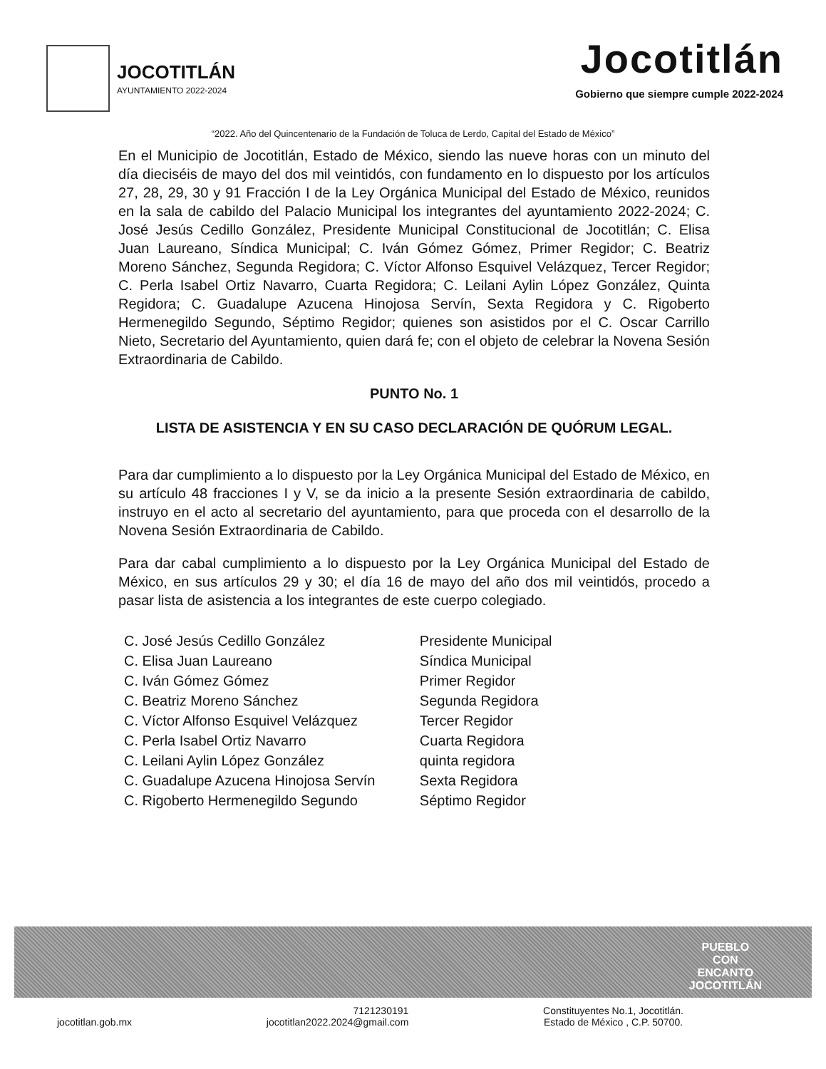JOCOTITLÁN
AYUNTAMIENTO 2022-2024
Jocotitlán
Gobierno que siempre cumple 2022-2024
“2022. Año del Quincentenario de la Fundación de Toluca de Lerdo, Capital del Estado de México”
En el Municipio de Jocotitlán, Estado de México, siendo las nueve horas con un minuto del día dieciséis de mayo del dos mil veintidós, con fundamento en lo dispuesto por los artículos 27, 28, 29, 30 y 91 Fracción I de la Ley Orgánica Municipal del Estado de México, reunidos en la sala de cabildo del Palacio Municipal los integrantes del ayuntamiento 2022-2024; C. José Jesús Cedillo González, Presidente Municipal Constitucional de Jocotitlán; C. Elisa Juan Laureano, Síndica Municipal; C. Iván Gómez Gómez, Primer Regidor; C. Beatriz Moreno Sánchez, Segunda Regidora; C. Víctor Alfonso Esquivel Velázquez, Tercer Regidor; C. Perla Isabel Ortiz Navarro, Cuarta Regidora; C. Leilani Aylin López González, Quinta Regidora; C. Guadalupe Azucena Hinojosa Servín, Sexta Regidora y C. Rigoberto Hermenegildo Segundo, Séptimo Regidor; quienes son asistidos por el C. Oscar Carrillo Nieto, Secretario del Ayuntamiento, quien dará fe; con el objeto de celebrar la Novena Sesión Extraordinaria de Cabildo.
PUNTO No. 1
LISTA DE ASISTENCIA Y EN SU CASO DECLARACIÓN DE QUÓRUM LEGAL.
Para dar cumplimiento a lo dispuesto por la Ley Orgánica Municipal del Estado de México, en su artículo 48 fracciones I y V, se da inicio a la presente Sesión extraordinaria de cabildo, instruyo en el acto al secretario del ayuntamiento, para que proceda con el desarrollo de la Novena Sesión Extraordinaria de Cabildo.
Para dar cabal cumplimiento a lo dispuesto por la Ley Orgánica Municipal del Estado de México, en sus artículos 29 y 30; el día 16 de mayo del año dos mil veintidós, procedo a pasar lista de asistencia a los integrantes de este cuerpo colegiado.
| C. José Jesús Cedillo González | Presidente Municipal |
| C. Elisa Juan Laureano | Síndica Municipal |
| C. Iván Gómez Gómez | Primer Regidor |
| C. Beatriz Moreno Sánchez | Segunda Regidora |
| C. Víctor Alfonso Esquivel Velázquez | Tercer Regidor |
| C. Perla Isabel Ortiz Navarro | Cuarta Regidora |
| C. Leilani Aylin López González | quinta regidora |
| C. Guadalupe Azucena Hinojosa Servín | Sexta Regidora |
| C. Rigoberto Hermenegildo Segundo | Séptimo Regidor |
PUEBLO
CON
ENCANTO
JOCOTITLÁN
jocotitlan.gob.mx
7121230191
jocotitlan2022.2024@gmail.com
Constituyentes No.1, Jocotitlán.
Estado de México , C.P. 50700.